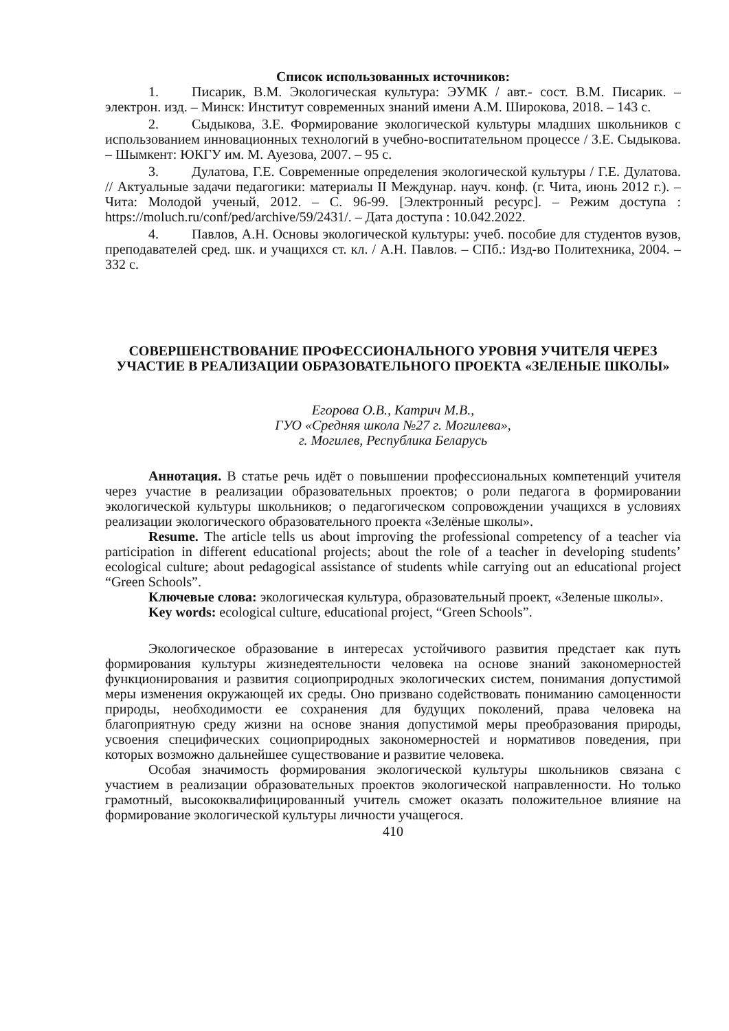Список использованных источников:
1. Писарик, В.М. Экологическая культура: ЭУМК / авт.- сост. В.М. Писарик. – электрон. изд. – Минск: Институт современных знаний имени А.М. Широкова, 2018. – 143 с.
2. Сыдыкова, З.Е. Формирование экологической культуры младших школьников с использованием инновационных технологий в учебно-воспитательном процессе / З.Е. Сыдыкова. – Шымкент: ЮКГУ им. М. Ауезова, 2007. – 95 с.
3. Дулатова, Г.Е. Современные определения экологической культуры / Г.Е. Дулатова. // Актуальные задачи педагогики: материалы II Междунар. науч. конф. (г. Чита, июнь 2012 г.). – Чита: Молодой ученый, 2012. – С. 96-99. [Электронный ресурс]. – Режим доступа : https://moluch.ru/conf/ped/archive/59/2431/. – Дата доступа : 10.042.2022.
4. Павлов, А.Н. Основы экологической культуры: учеб. пособие для студентов вузов, преподавателей сред. шк. и учащихся ст. кл. / А.Н. Павлов. – СПб.: Изд-во Политехника, 2004. – 332 с.
СОВЕРШЕНСТВОВАНИЕ ПРОФЕССИОНАЛЬНОГО УРОВНЯ УЧИТЕЛЯ ЧЕРЕЗ УЧАСТИЕ В РЕАЛИЗАЦИИ ОБРАЗОВАТЕЛЬНОГО ПРОЕКТА «ЗЕЛЕНЫЕ ШКОЛЫ»
Егорова О.В., Катрич М.В.,
ГУО «Средняя школа №27 г. Могилева»,
г. Могилев, Республика Беларусь
Аннотация. В статье речь идёт о повышении профессиональных компетенций учителя через участие в реализации образовательных проектов; о роли педагога в формировании экологической культуры школьников; о педагогическом сопровождении учащихся в условиях реализации экологического образовательного проекта «Зелёные школы».
Resume. The article tells us about improving the professional competency of a teacher via participation in different educational projects; about the role of a teacher in developing students’ ecological culture; about pedagogical assistance of students while carrying out an educational project “Green Schools”.
Ключевые слова: экологическая культура, образовательный проект, «Зеленые школы».
Key words: ecological culture, educational project, “Green Schools”.
Экологическое образование в интересах устойчивого развития предстает как путь формирования культуры жизнедеятельности человека на основе знаний закономерностей функционирования и развития социоприродных экологических систем, понимания допустимой меры изменения окружающей их среды. Оно призвано содействовать пониманию самоценности природы, необходимости ее сохранения для будущих поколений, права человека на благоприятную среду жизни на основе знания допустимой меры преобразования природы, усвоения специфических социоприродных закономерностей и нормативов поведения, при которых возможно дальнейшее существование и развитие человека.
Особая значимость формирования экологической культуры школьников связана с участием в реализации образовательных проектов экологической направленности. Но только грамотный, высококвалифицированный учитель сможет оказать положительное влияние на формирование экологической культуры личности учащегося.
410